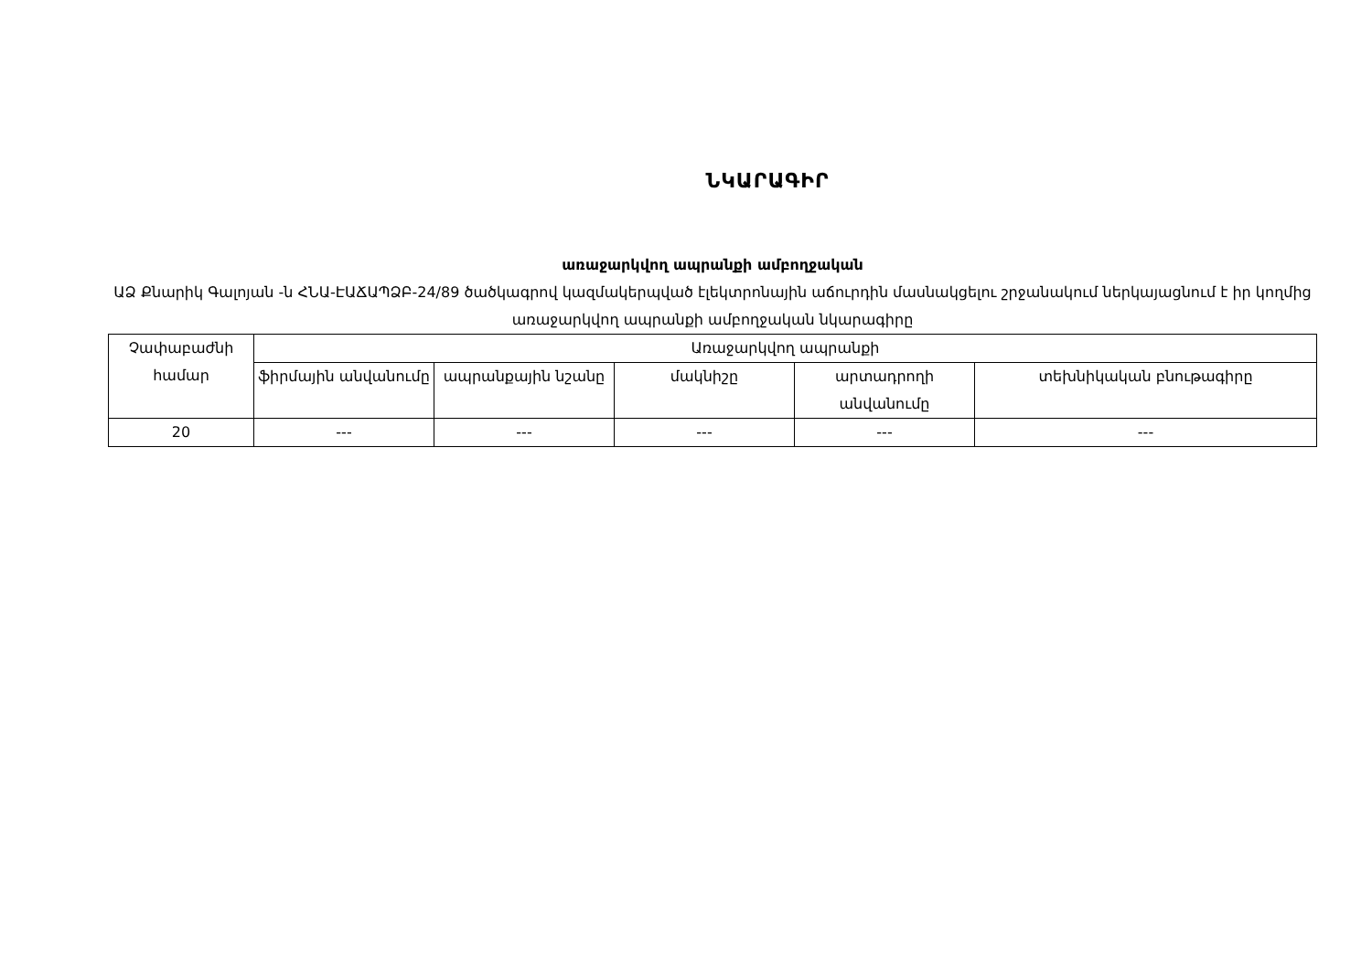ՆԿԱՐԱԳԻՐ
առաջարկվող ապրանքի ամբողջական
ԱՁ Քնարիկ Գալոյան -ն ՀՆԱ-ԷԱՃԱՊՁԲ-24/89 ծածկագրով կազմակերպված էլեկտրոնային աճուրդին մասնակցելու շրջանակում ներկայացնում է իր կողմից առաջարկվող ապրանքի ամբողջական նկարագիրը
| Չափաբաժնի համար | Առաջարկվող ապրանքի | | | | |
| --- | --- | --- | --- | --- | --- |
| | ֆիրմային անվանումը | ապրանքային նշանը | մակնիշը | արտադրողի անվանումը | տեխնիկական բնութագիրը |
| 20 | --- | --- | --- | --- | --- |